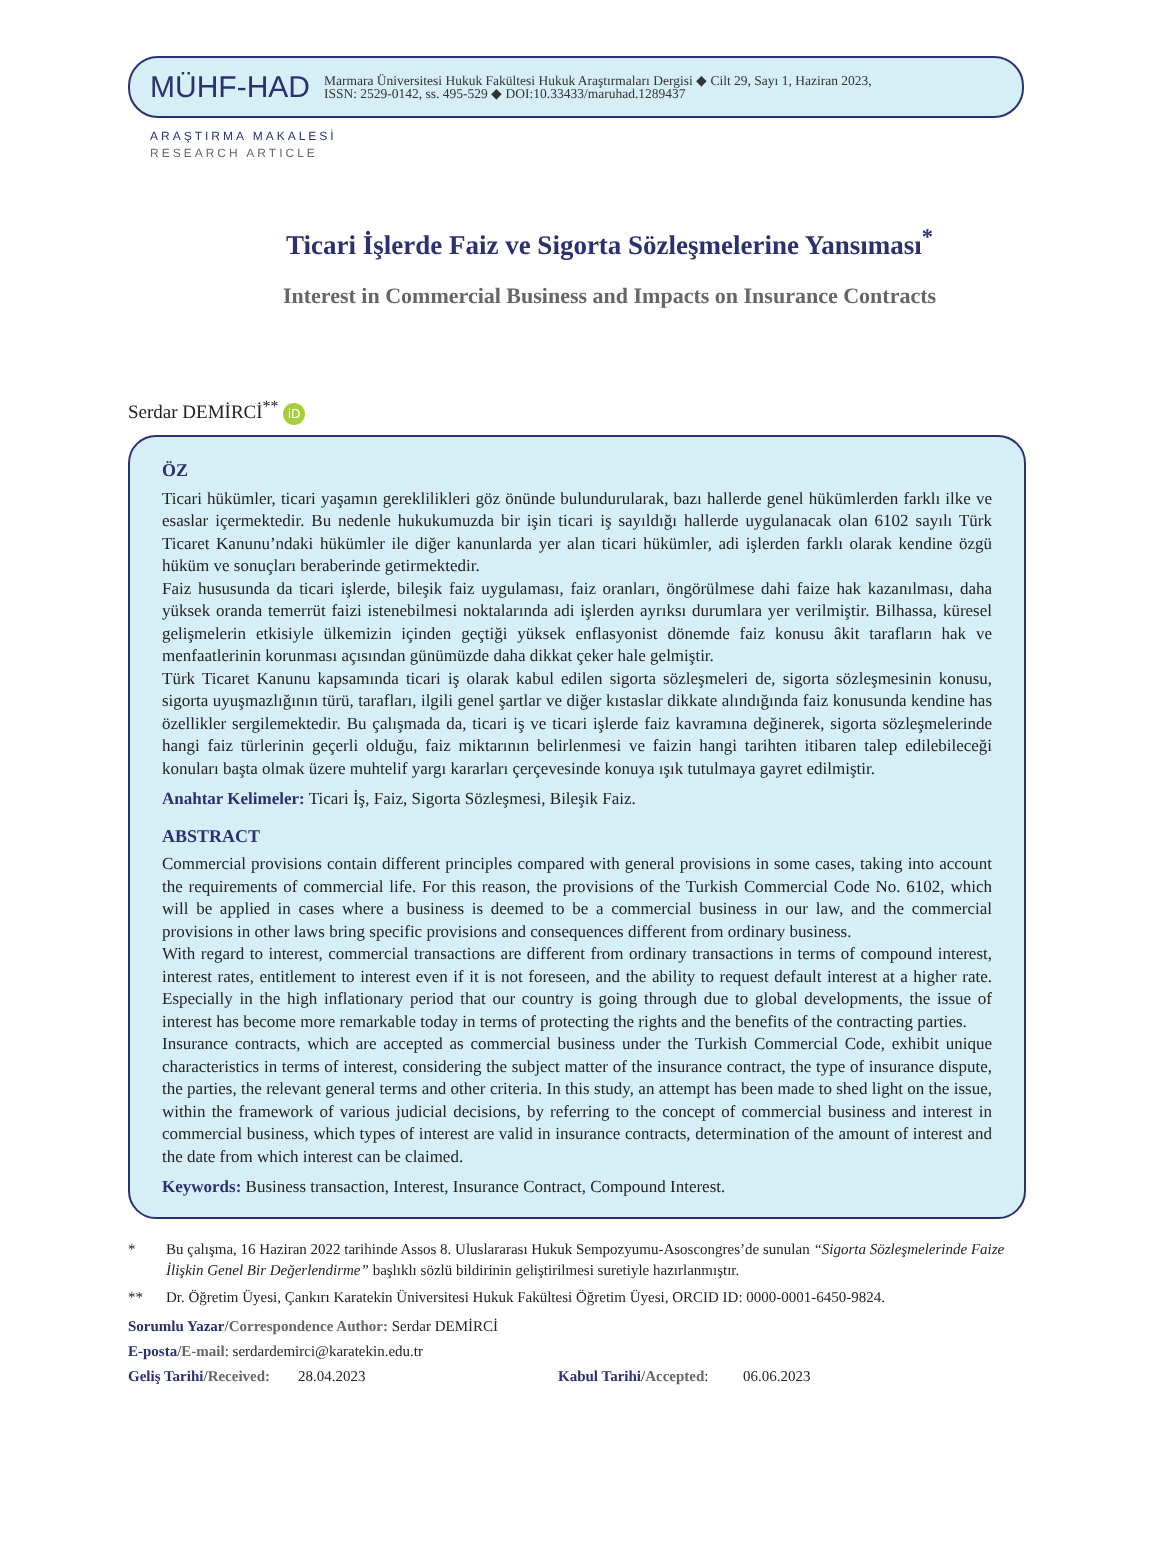MÜHF-HAD
Marmara Üniversitesi Hukuk Fakültesi Hukuk Araştırmaları Dergisi ◆ Cilt 29, Sayı 1, Haziran 2023,
ISSN: 2529-0142, ss. 495-529 ◆ DOI:10.33433/maruhad.1289437
ARAŞTIRMA MAKALESİ
RESEARCH ARTICLE
Ticari İşlerde Faiz ve Sigorta Sözleşmelerine Yansıması<sup>*</sup>
Interest in Commercial Business and Impacts on Insurance Contracts
Serdar DEMİRCİ<sup>**</sup> iD
ÖZ
Ticari hükümler, ticari yaşamın gereklilikleri göz önünde bulundurularak, bazı hallerde genel hükümlerden farklı ilke ve esaslar içermektedir. Bu nedenle hukukumuzda bir işin ticari iş sayıldığı hallerde uygulanacak olan 6102 sayılı Türk Ticaret Kanunu’ndaki hükümler ile diğer kanunlarda yer alan ticari hükümler, adi işlerden farklı olarak kendine özgü hüküm ve sonuçları beraberinde getirmektedir.
Faiz hususunda da ticari işlerde, bileşik faiz uygulaması, faiz oranları, öngörülmese dahi faize hak kazanılması, daha yüksek oranda temerrüt faizi istenebilmesi noktalarında adi işlerden ayrıksı durumlara yer verilmiştir. Bilhassa, küresel gelişmelerin etkisiyle ülkemizin içinden geçtiği yüksek enflasyonist dönemde faiz konusu âkit tarafların hak ve menfaatlerinin korunması açısından günümüzde daha dikkat çeker hale gelmiştir.
Türk Ticaret Kanunu kapsamında ticari iş olarak kabul edilen sigorta sözleşmeleri de, sigorta sözleşmesinin konusu, sigorta uyuşmazlığının türü, tarafları, ilgili genel şartlar ve diğer kıstaslar dikkate alındığında faiz konusunda kendine has özellikler sergilemektedir. Bu çalışmada da, ticari iş ve ticari işlerde faiz kavramına değinerek, sigorta sözleşmelerinde hangi faiz türlerinin geçerli olduğu, faiz miktarının belirlenmesi ve faizin hangi tarihten itibaren talep edilebileceği konuları başta olmak üzere muhtelif yargı kararları çerçevesinde konuya ışık tutulmaya gayret edilmiştir.
Anahtar Kelimeler: Ticari İş, Faiz, Sigorta Sözleşmesi, Bileşik Faiz.
ABSTRACT
Commercial provisions contain different principles compared with general provisions in some cases, taking into account the requirements of commercial life. For this reason, the provisions of the Turkish Commercial Code No. 6102, which will be applied in cases where a business is deemed to be a commercial business in our law, and the commercial provisions in other laws bring specific provisions and consequences different from ordinary business.
With regard to interest, commercial transactions are different from ordinary transactions in terms of compound interest, interest rates, entitlement to interest even if it is not foreseen, and the ability to request default interest at a higher rate. Especially in the high inflationary period that our country is going through due to global developments, the issue of interest has become more remarkable today in terms of protecting the rights and the benefits of the contracting parties.
Insurance contracts, which are accepted as commercial business under the Turkish Commercial Code, exhibit unique characteristics in terms of interest, considering the subject matter of the insurance contract, the type of insurance dispute, the parties, the relevant general terms and other criteria. In this study, an attempt has been made to shed light on the issue, within the framework of various judicial decisions, by referring to the concept of commercial business and interest in commercial business, which types of interest are valid in insurance contracts, determination of the amount of interest and the date from which interest can be claimed.
Keywords: Business transaction, Interest, Insurance Contract, Compound Interest.
* Bu çalışma, 16 Haziran 2022 tarihinde Assos 8. Uluslararası Hukuk Sempozyumu-Asoscongres’de sunulan “Sigorta Sözleşmelerinde Faize İlişkin Genel Bir Değerlendirme” başlıklı sözlü bildirinin geliştirilmesi suretiyle hazırlanmıştır.
** Dr. Öğretim Üyesi, Çankırı Karatekin Üniversitesi Hukuk Fakültesi Öğretim Üyesi, ORCID ID: 0000-0001-6450-9824.
Sorumlu Yazar/Correspondence Author: Serdar DEMİRCİ
E-posta/E-mail: serdardemirci@karatekin.edu.tr
Geliş Tarihi/Received: 28.04.2023 Kabul Tarihi/Accepted: 06.06.2023